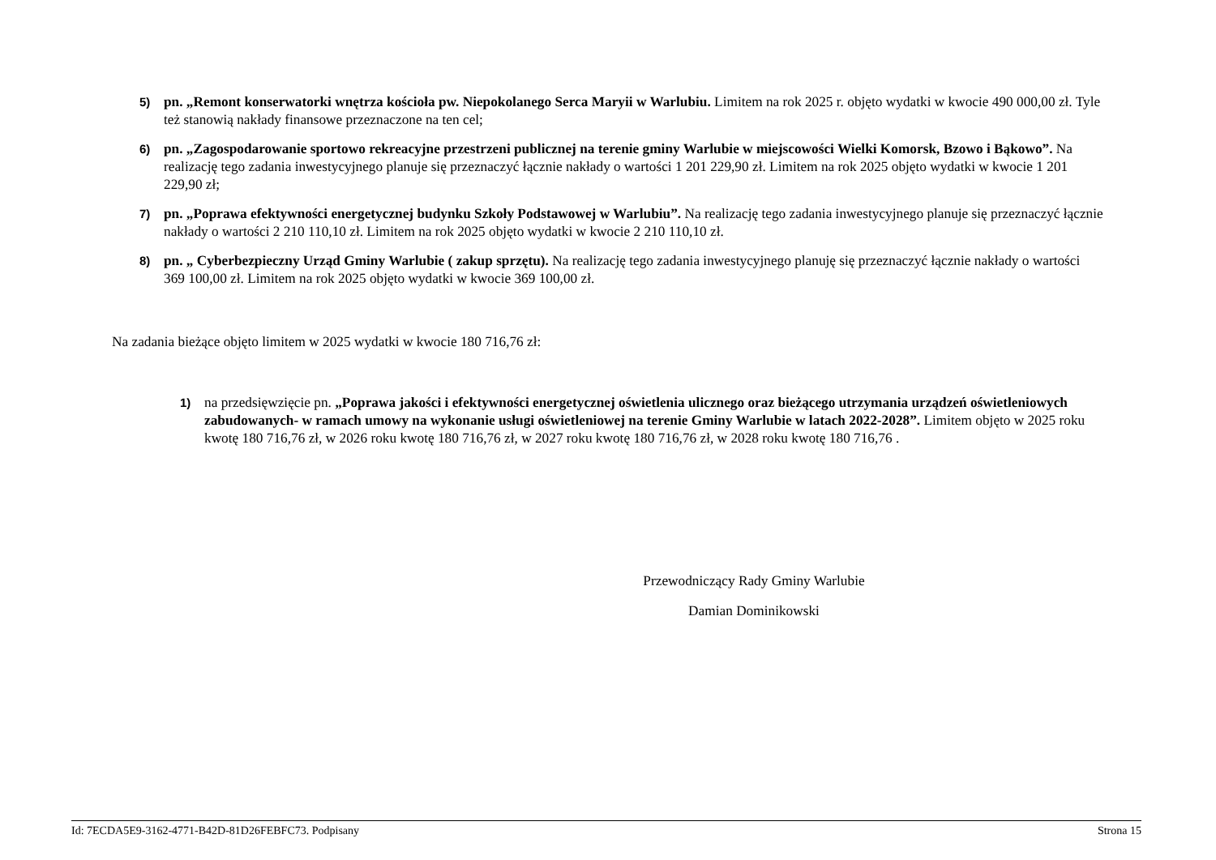5) pn. „Remont konserwatorki wnętrza kościoła pw. Niepokolanego Serca Maryii w Warlubiu. Limitem na rok 2025 r. objęto wydatki w kwocie 490 000,00 zł. Tyle też stanowią nakłady finansowe przeznaczone na ten cel;
6) pn. „Zagospodarowanie sportowo rekreacyjne przestrzeni publicznej na terenie gminy Warlubie w miejscowości Wielki Komorsk, Bzowo i Bąkowo”. Na realizację tego zadania inwestycyjnego planuje się przeznaczyć łącznie nakłady o wartości 1 201 229,90 zł. Limitem na rok 2025 objęto wydatki w kwocie 1 201 229,90 zł;
7) pn. „Poprawa efektywności energetycznej budynku Szkoły Podstawowej w Warlubiu”. Na realizację tego zadania inwestycyjnego planuje się przeznaczyć łącznie nakłady o wartości 2 210 110,10 zł. Limitem na rok 2025 objęto wydatki w kwocie 2 210 110,10 zł.
8) pn. „ Cyberbezpieczny Urząd Gminy Warlubie ( zakup sprzętu). Na realizację tego zadania inwestycyjnego planuję się przeznaczyć łącznie nakłady o wartości 369 100,00 zł. Limitem na rok 2025 objęto wydatki w kwocie 369 100,00 zł.
Na zadania bieżące objęto limitem w 2025 wydatki w kwocie 180 716,76 zł:
1) na przedsięwzięcie pn. „Poprawa jakości i efektywności energetycznej oświetlenia ulicznego oraz bieżącego utrzymania urządzeń oświetleniowych zabudowanych- w ramach umowy na wykonanie usługi oświetleniowej na terenie Gminy Warlubie w latach 2022-2028”. Limitem objęto w 2025 roku kwotę 180 716,76 zł, w 2026 roku kwotę 180 716,76 zł, w 2027 roku kwotę 180 716,76 zł, w 2028 roku kwotę 180 716,76 .
Przewodniczący Rady Gminy Warlubie
Damian Dominikowski
Id: 7ECDA5E9-3162-4771-B42D-81D26FEBFC73. Podpisany Strona 15